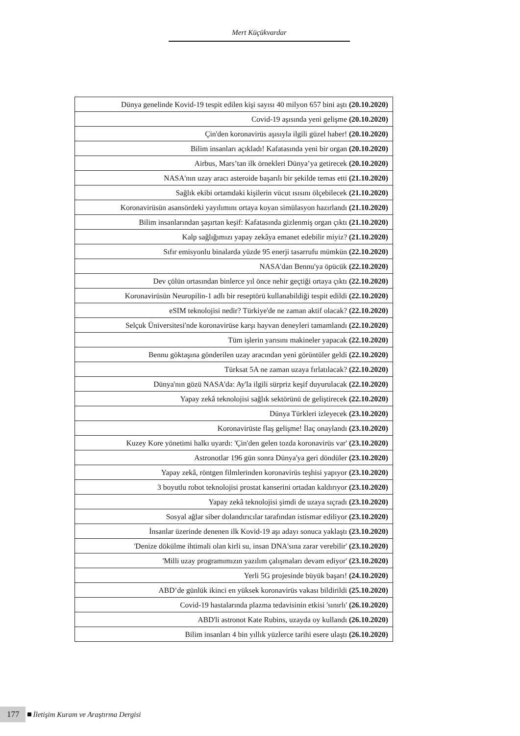Mert Küçükvardar
| Dünya genelinde Kovid-19 tespit edilen kişi sayısı 40 milyon 657 bini aştı (20.10.2020) |
| Covid-19 aşısında yeni gelişme (20.10.2020) |
| Çin'den koronavirüs aşısıyla ilgili güzel haber! (20.10.2020) |
| Bilim insanları açıkladı! Kafatasında yeni bir organ (20.10.2020) |
| Airbus, Mars’tan ilk örnekleri Dünya’ya getirecek (20.10.2020) |
| NASA'nın uzay aracı asteroide başarılı bir şekilde temas etti (21.10.2020) |
| Sağlık ekibi ortamdaki kişilerin vücut ısısını ölçebilecek (21.10.2020) |
| Koronavirüsün asansördeki yayılımını ortaya koyan simülasyon hazırlandı (21.10.2020) |
| Bilim insanlarından şaşırtan keşif: Kafatasında gizlenmiş organ çıktı (21.10.2020) |
| Kalp sağlığımızı yapay zekâya emanet edebilir miyiz? (21.10.2020) |
| Sıfır emisyonlu binalarda yüzde 95 enerji tasarrufu mümkün (22.10.2020) |
| NASA'dan Bennu'ya öpücük (22.10.2020) |
| Dev çölün ortasından binlerce yıl önce nehir geçtiği ortaya çıktı (22.10.2020) |
| Koronavirüsün Neuropilin-1 adlı bir reseptörü kullanabildiği tespit edildi (22.10.2020) |
| eSIM teknolojisi nedir? Türkiye'de ne zaman aktif olacak? (22.10.2020) |
| Selçuk Üniversitesi'nde koronavirüse karşı hayvan deneyleri tamamlandı (22.10.2020) |
| Tüm işlerin yarısını makineler yapacak (22.10.2020) |
| Bennu göktaşına gönderilen uzay aracından yeni görüntüler geldi (22.10.2020) |
| Türksat 5A ne zaman uzaya fırlatılacak? (22.10.2020) |
| Dünya'nın gözü NASA'da: Ay'la ilgili sürpriz keşif duyurulacak (22.10.2020) |
| Yapay zekâ teknolojisi sağlık sektörünü de geliştirecek (22.10.2020) |
| Dünya Türkleri izleyecek (23.10.2020) |
| Koronavirüste flaş gelişme! İlaç onaylandı (23.10.2020) |
| Kuzey Kore yönetimi halkı uyardı: 'Çin'den gelen tozda koronavirüs var' (23.10.2020) |
| Astronotlar 196 gün sonra Dünya'ya geri döndüler (23.10.2020) |
| Yapay zekâ, röntgen filmlerinden koronavirüs teşhisi yapıyor (23.10.2020) |
| 3 boyutlu robot teknolojisi prostat kanserini ortadan kaldırıyor (23.10.2020) |
| Yapay zekâ teknolojisi şimdi de uzaya sıçradı (23.10.2020) |
| Sosyal ağlar siber dolandırıcılar tarafından istismar ediliyor (23.10.2020) |
| İnsanlar üzerinde denenen ilk Kovid-19 aşı adayı sonuca yaklaştı (23.10.2020) |
| 'Denize dökülme ihtimali olan kirli su, insan DNA'sına zarar verebilir' (23.10.2020) |
| 'Milli uzay programımızın yazılım çalışmaları devam ediyor' (23.10.2020) |
| Yerli 5G projesinde büyük başarı! (24.10.2020) |
| ABD’de günlük ikinci en yüksek koronavirüs vakası bildirildi (25.10.2020) |
| Covid-19 hastalarında plazma tedavisinin etkisi 'sınırlı' (26.10.2020) |
| ABD'li astronot Kate Rubins, uzayda oy kullandı (26.10.2020) |
| Bilim insanları 4 bin yıllık yüzlerce tarihi esere ulaştı (26.10.2020) |
177 İletişim Kuram ve Araştırma Dergisi